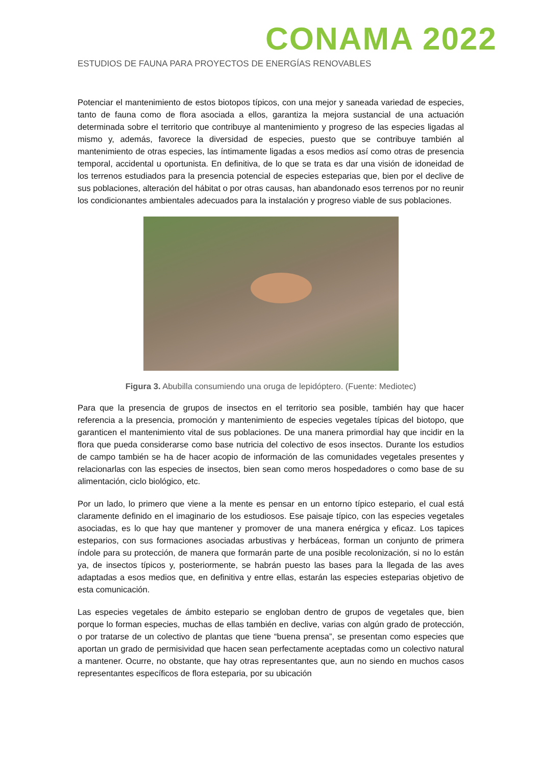CONAMA 2022
ESTUDIOS DE FAUNA PARA PROYECTOS DE ENERGÍAS RENOVABLES
Potenciar el mantenimiento de estos biotopos típicos, con una mejor y saneada variedad de especies, tanto de fauna como de flora asociada a ellos, garantiza la mejora sustancial de una actuación determinada sobre el territorio que contribuye al mantenimiento y progreso de las especies ligadas al mismo y, además, favorece la diversidad de especies, puesto que se contribuye también al mantenimiento de otras especies, las íntimamente ligadas a esos medios así como otras de presencia temporal, accidental u oportunista. En definitiva, de lo que se trata es dar una visión de idoneidad de los terrenos estudiados para la presencia potencial de especies esteparias que, bien por el declive de sus poblaciones, alteración del hábitat o por otras causas, han abandonado esos terrenos por no reunir los condicionantes ambientales adecuados para la instalación y progreso viable de sus poblaciones.
Figura 3. Abubilla consumiendo una oruga de lepidóptero. (Fuente: Mediotec)
Para que la presencia de grupos de insectos en el territorio sea posible, también hay que hacer referencia a la presencia, promoción y mantenimiento de especies vegetales típicas del biotopo, que garanticen el mantenimiento vital de sus poblaciones. De una manera primordial hay que incidir en la flora que pueda considerarse como base nutricia del colectivo de esos insectos. Durante los estudios de campo también se ha de hacer acopio de información de las comunidades vegetales presentes y relacionarlas con las especies de insectos, bien sean como meros hospedadores o como base de su alimentación, ciclo biológico, etc.
Por un lado, lo primero que viene a la mente es pensar en un entorno típico estepario, el cual está claramente definido en el imaginario de los estudiosos. Ese paisaje típico, con las especies vegetales asociadas, es lo que hay que mantener y promover de una manera enérgica y eficaz. Los tapices esteparios, con sus formaciones asociadas arbustivas y herbáceas, forman un conjunto de primera índole para su protección, de manera que formarán parte de una posible recolonización, si no lo están ya, de insectos típicos y, posteriormente, se habrán puesto las bases para la llegada de las aves adaptadas a esos medios que, en definitiva y entre ellas, estarán las especies esteparias objetivo de esta comunicación.
Las especies vegetales de ámbito estepario se engloban dentro de grupos de vegetales que, bien porque lo forman especies, muchas de ellas también en declive, varias con algún grado de protección, o por tratarse de un colectivo de plantas que tiene “buena prensa”, se presentan como especies que aportan un grado de permisividad que hacen sean perfectamente aceptadas como un colectivo natural a mantener. Ocurre, no obstante, que hay otras representantes que, aun no siendo en muchos casos representantes específicos de flora esteparia, por su ubicación